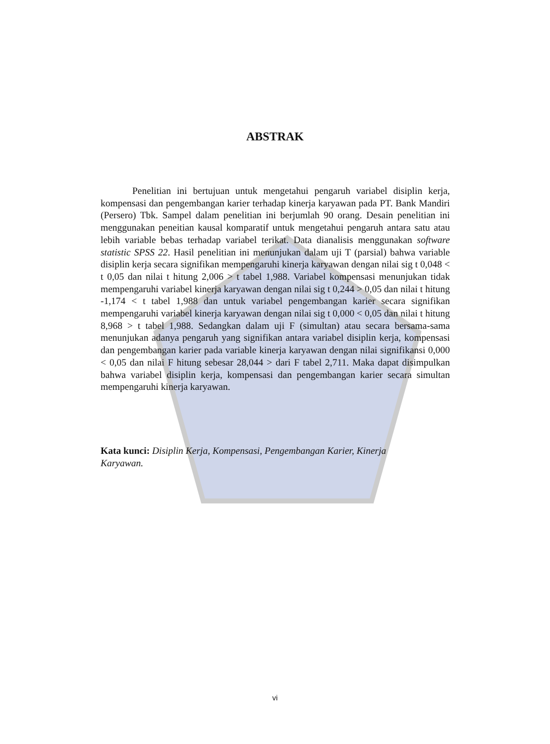ABSTRAK
Penelitian ini bertujuan untuk mengetahui pengaruh variabel disiplin kerja, kompensasi dan pengembangan karier terhadap kinerja karyawan pada PT. Bank Mandiri (Persero) Tbk. Sampel dalam penelitian ini berjumlah 90 orang. Desain penelitian ini menggunakan peneitian kausal komparatif untuk mengetahui pengaruh antara satu atau lebih variable bebas terhadap variabel terikat. Data dianalisis menggunakan software statistic SPSS 22. Hasil penelitian ini menunjukan dalam uji T (parsial) bahwa variable disiplin kerja secara signifikan mempengaruhi kinerja karyawan dengan nilai sig t 0,048 < t 0,05 dan nilai t hitung 2,006 > t tabel 1,988. Variabel kompensasi menunjukan tidak mempengaruhi variabel kinerja karyawan dengan nilai sig t 0,244 > 0,05 dan nilai t hitung -1,174 < t tabel 1,988 dan untuk variabel pengembangan karier secara signifikan mempengaruhi variabel kinerja karyawan dengan nilai sig t 0,000 < 0,05 dan nilai t hitung 8,968 > t tabel 1,988. Sedangkan dalam uji F (simultan) atau secara bersama-sama menunjukan adanya pengaruh yang signifikan antara variabel disiplin kerja, kompensasi dan pengembangan karier pada variable kinerja karyawan dengan nilai signifikansi 0,000 < 0,05 dan nilai F hitung sebesar 28,044 > dari F tabel 2,711. Maka dapat disimpulkan bahwa variabel disiplin kerja, kompensasi dan pengembangan karier secara simultan mempengaruhi kinerja karyawan.
Kata kunci: Disiplin Kerja, Kompensasi, Pengembangan Karier, Kinerja
Karyawan.
vi